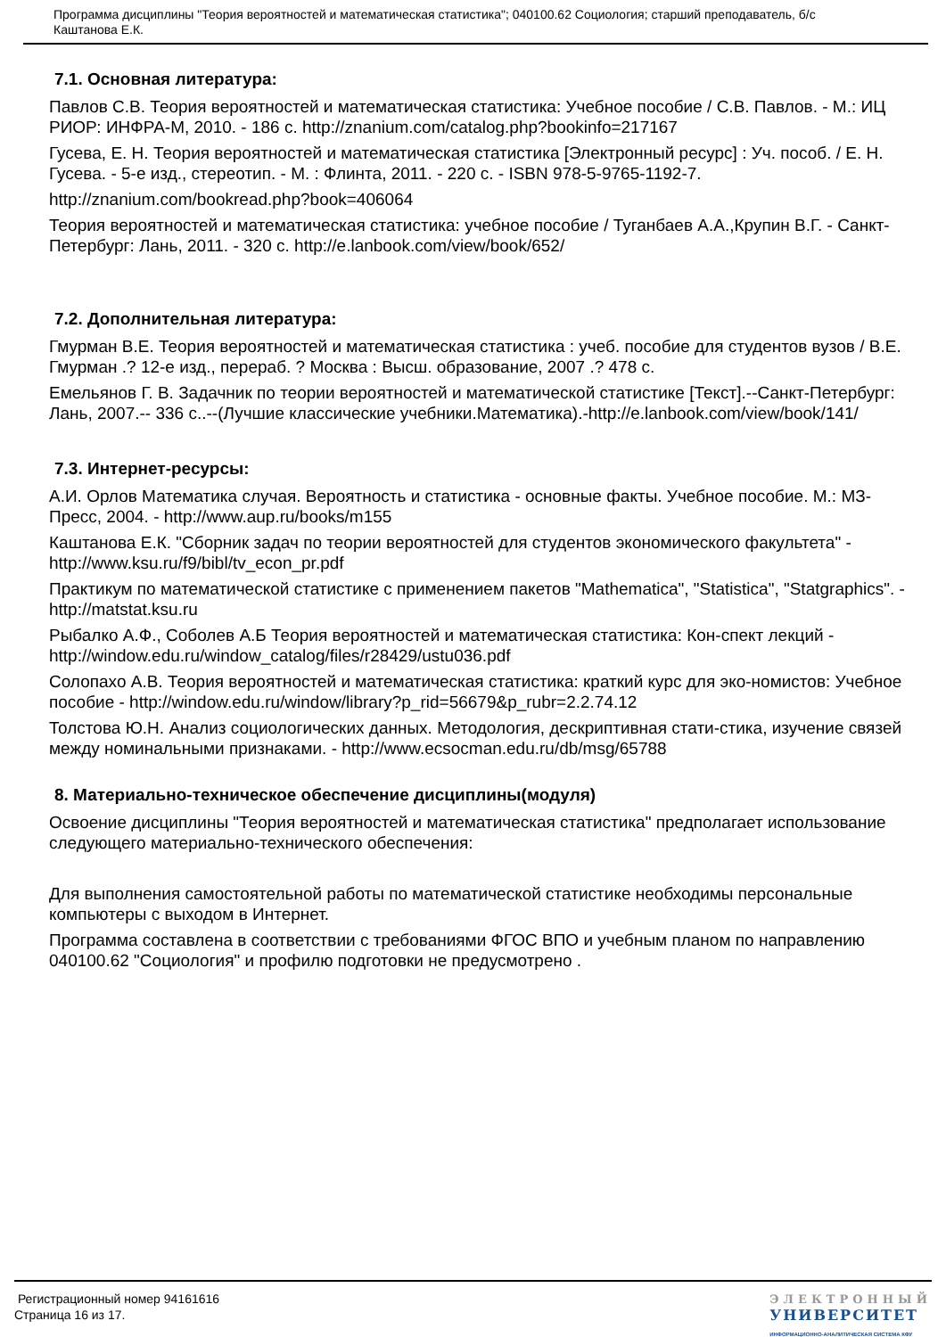Программа дисциплины "Теория вероятностей и математическая статистика"; 040100.62 Социология; старший преподаватель, б/с
Каштанова Е.К.
7.1. Основная литература:
Павлов С.В. Теория вероятностей и математическая статистика: Учебное пособие / С.В. Павлов. - М.: ИЦ РИОР: ИНФРА-М, 2010. - 186 с. http://znanium.com/catalog.php?bookinfo=217167
Гусева, Е. Н. Теория вероятностей и математическая статистика [Электронный ресурс] : Уч. пособ. / Е. Н. Гусева. - 5-е изд., стереотип. - М. : Флинта, 2011. - 220 с. - ISBN 978-5-9765-1192-7.
http://znanium.com/bookread.php?book=406064
Теория вероятностей и математическая статистика: учебное пособие / Туганбаев А.А.,Крупин В.Г. - Санкт-Петербург: Лань, 2011. - 320 с. http://e.lanbook.com/view/book/652/
7.2. Дополнительная литература:
Гмурман В.Е. Теория вероятностей и математическая статистика : учеб. пособие для студентов вузов / В.Е. Гмурман .? 12-е изд., перераб. ? Москва : Высш. образование, 2007 .? 478 с.
Емельянов Г. В. Задачник по теории вероятностей и математической статистике [Текст].--Санкт-Петербург: Лань, 2007.-- 336 с..--(Лучшие классические учебники.Математика).-http://e.lanbook.com/view/book/141/
7.3. Интернет-ресурсы:
А.И. Орлов Математика случая. Вероятность и статистика - основные факты. Учебное пособие. М.: МЗ-Пресс, 2004. - http://www.aup.ru/books/m155
Каштанова Е.К. "Сборник задач по теории вероятностей для студентов экономического факультета" - http://www.ksu.ru/f9/bibl/tv_econ_pr.pdf
Практикум по математической статистике с применением пакетов "Mathematica", "Statistica", "Statgraphics". - http://matstat.ksu.ru
Рыбалко А.Ф., Соболев А.Б Теория вероятностей и математическая статистика: Кон-спект лекций - http://window.edu.ru/window_catalog/files/r28429/ustu036.pdf
Солопахо А.В. Теория вероятностей и математическая статистика: краткий курс для эко-номистов: Учебное пособие - http://window.edu.ru/window/library?p_rid=56679&p_rubr=2.2.74.12
Толстова Ю.Н. Анализ социологических данных. Методология, дескриптивная стати-стика, изучение связей между номинальными признаками. - http://www.ecsocman.edu.ru/db/msg/65788
8. Материально-техническое обеспечение дисциплины(модуля)
Освоение дисциплины "Теория вероятностей и математическая статистика" предполагает использование следующего материально-технического обеспечения:
Для выполнения самостоятельной работы по математической статистике необходимы персональные компьютеры с выходом в Интернет.
Программа составлена в соответствии с требованиями ФГОС ВПО и учебным планом по направлению 040100.62 "Социология" и профилю подготовки не предусмотрено .
Регистрационный номер 94161616
Страница 16 из 17.
ЭЛЕКТРОННЫЙ
УНИВЕРСИТЕТ
ИНФОРМАЦИОННО-АНАЛИТИЧЕСКАЯ СИСТЕМА КФУ